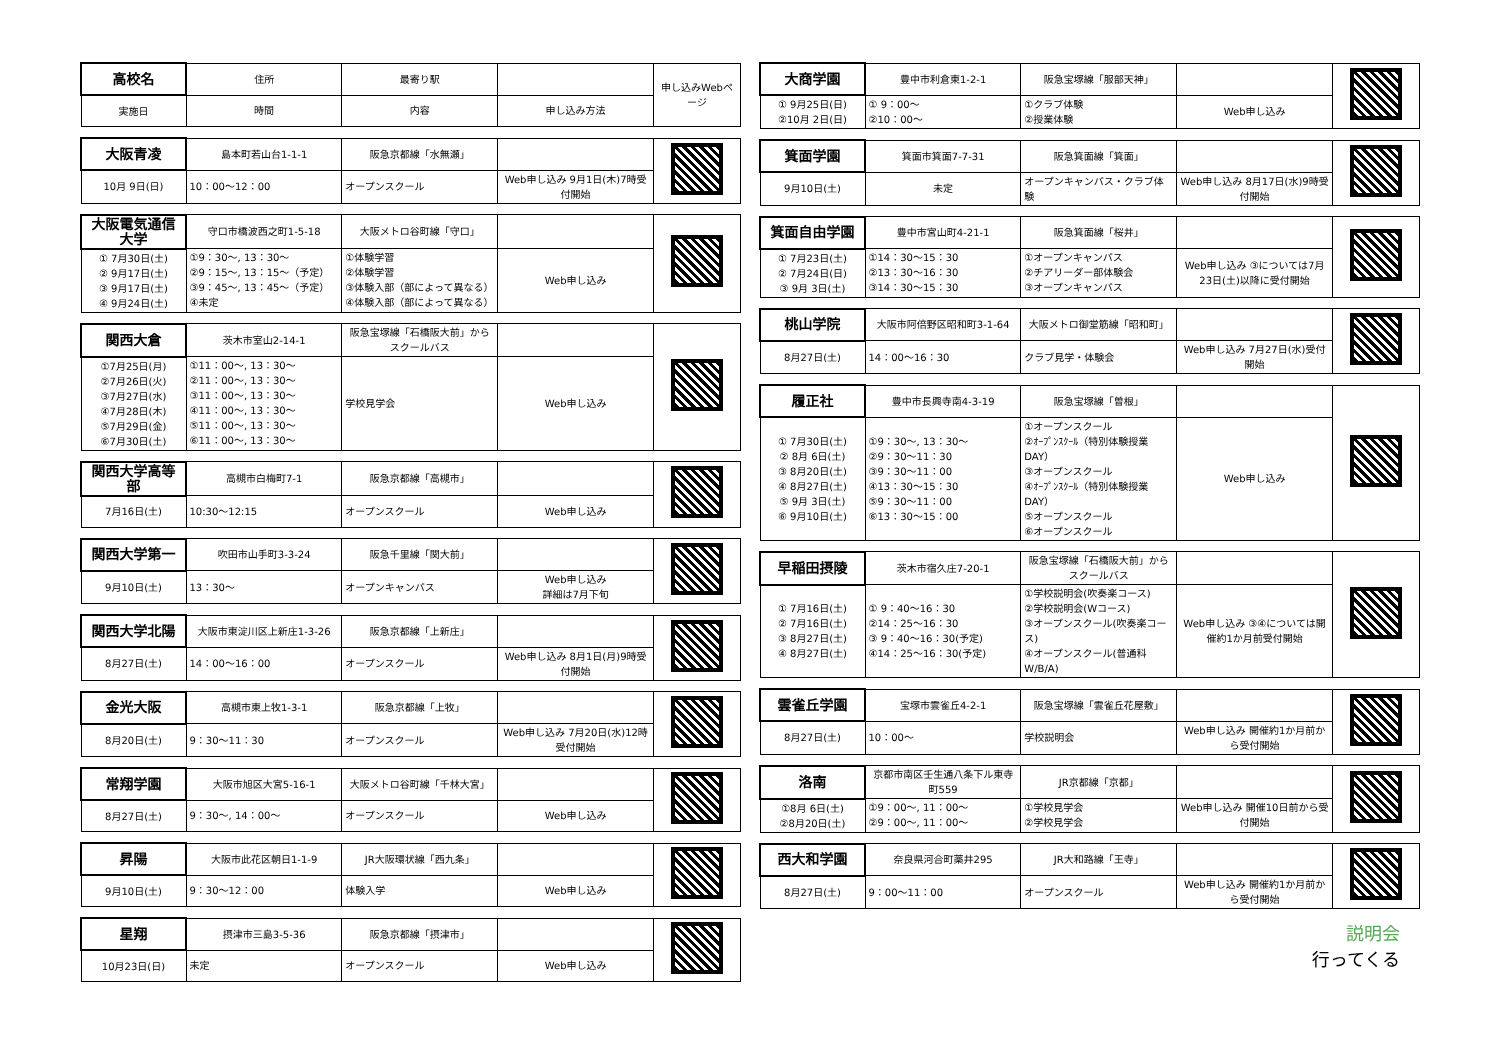| 高校名 | 住所 | 最寄り駅 | | 申し込みWebページ |
| 実施日 | 時間 | 内容 | 申し込み方法 | |
| 大阪青凌 | 島本町若山台1-1-1 | 阪急京都線「水無瀬」 | | |
| 10月 9日(日) | 10：00～12：00 | オープンスクール | Web申し込み 9月1日(木)7時受付開始 | |
| 大阪電気通信大学 | 守口市橋波西之町1-5-18 | 大阪メトロ谷町線「守口」 | | |
| ① 7月30日(土) ② 9月17日(土) ③ 9月17日(土) ④ 9月24日(土) | ①9：30～, 13：30～ ②9：15～, 13：15～（予定） ③9：45～, 13：45～（予定） ④未定 | ①体験学習 ②体験学習 ③体験入部（部によって異なる） ④体験入部（部によって異なる） | Web申し込み | |
| 関西大倉 | 茨木市室山2-14-1 | 阪急宝塚線「石橋阪大前」からスクールバス | | |
| ①7月25日(月) ②7月26日(火) ③7月27日(水) ④7月28日(木) ⑤7月29日(金) ⑥7月30日(土) | ①11：00～, 13：30～ ②11：00～, 13：30～ ③11：00～, 13：30～ ④11：00～, 13：30～ ⑤11：00～, 13：30～ ⑥11：00～, 13：30～ | 学校見学会 | Web申し込み | |
| 関西大学高等部 | 高槻市白梅町7-1 | 阪急京都線「高槻市」 | | |
| 7月16日(土) | 10:30～12:15 | オープンスクール | Web申し込み | |
| 関西大学第一 | 吹田市山手町3-3-24 | 阪急千里線「関大前」 | | |
| 9月10日(土) | 13：30～ | オープンキャンパス | Web申し込み 詳細は7月下旬 | |
| 関西大学北陽 | 大阪市東淀川区上新庄1-3-26 | 阪急京都線「上新庄」 | | |
| 8月27日(土) | 14：00～16：00 | オープンスクール | Web申し込み 8月1日(月)9時受付開始 | |
| 金光大阪 | 高槻市東上牧1-3-1 | 阪急京都線「上牧」 | | |
| 8月20日(土) | 9：30～11：30 | オープンスクール | Web申し込み 7月20日(水)12時受付開始 | |
| 常翔学園 | 大阪市旭区大宮5-16-1 | 大阪メトロ谷町線「千林大宮」 | | |
| 8月27日(土) | 9：30～, 14：00～ | オープンスクール | Web申し込み | |
| 昇陽 | 大阪市此花区朝日1-1-9 | JR大阪環状線「西九条」 | | |
| 9月10日(土) | 9：30～12：00 | 体験入学 | Web申し込み | |
| 星翔 | 摂津市三島3-5-36 | 阪急京都線「摂津市」 | | |
| 10月23日(日) | 未定 | オープンスクール | Web申し込み | |
| 大商学園 | 豊中市利倉東1-2-1 | 阪急宝塚線「服部天神」 | | |
| ① 9月25日(日) ②10月 2日(日) | ① 9：00～ ②10：00～ | ①クラブ体験 ②授業体験 | Web申し込み | |
| 箕面学園 | 箕面市箕面7-7-31 | 阪急箕面線「箕面」 | | |
| 9月10日(土) | 未定 | オープンキャンパス・クラブ体験 | Web申し込み 8月17日(水)9時受付開始 | |
| 箕面自由学園 | 豊中市宮山町4-21-1 | 阪急箕面線「桜井」 | | |
| ① 7月23日(土) ② 7月24日(日) ③ 9月 3日(土) | ①14：30～15：30 ②13：30～16：30 ③14：30～15：30 | ①オープンキャンパス ②チアリーダー部体験会 ③オープンキャンパス | Web申し込み ③については7月23日(土)以降に受付開始 | |
| 桃山学院 | 大阪市阿倍野区昭和町3-1-64 | 大阪メトロ御堂筋線「昭和町」 | | |
| 8月27日(土) | 14：00～16：30 | クラブ見学・体験会 | Web申し込み 7月27日(水)受付開始 | |
| 履正社 | 豊中市長興寺南4-3-19 | 阪急宝塚線「曽根」 | | |
| ① 7月30日(土) ② 8月 6日(土) ③ 8月20日(土) ④ 8月27日(土) ⑤ 9月 3日(土) ⑥ 9月10日(土) | ①9：30～, 13：30～ ②9：30～11：30 ③9：30～11：00 ④13：30～15：30 ⑤9：30～11：00 ⑥13：30～15：00 | ①オープンスクール ②ｵｰﾌﾟﾝｽｸｰﾙ（特別体験授業DAY） ③オープンスクール ④ｵｰﾌﾟﾝｽｸｰﾙ（特別体験授業DAY） ⑤オープンスクール ⑥オープンスクール | Web申し込み | |
| 早稲田摂陵 | 茨木市宿久庄7-20-1 | 阪急宝塚線「石橋阪大前」からスクールバス | | |
| ① 7月16日(土) ② 7月16日(土) ③ 8月27日(土) ④ 8月27日(土) | ① 9：40～16：30 ②14：25～16：30 ③ 9：40～16：30(予定) ④14：25～16：30(予定) | ①学校説明会(吹奏楽コース) ②学校説明会(Wコース) ③オープンスクール(吹奏楽コース) ④オープンスクール(普通科W/B/A) | Web申し込み ③④については開催約1か月前受付開始 | |
| 雲雀丘学園 | 宝塚市雲雀丘4-2-1 | 阪急宝塚線「雲雀丘花屋敷」 | | |
| 8月27日(土) | 10：00～ | 学校説明会 | Web申し込み 開催約1か月前から受付開始 | |
| 洛南 | 京都市南区壬生通八条下ル東寺町559 | JR京都線「京都」 | | |
| ①8月 6日(土) ②8月20日(土) | ①9：00～, 11：00～ ②9：00～, 11：00～ | ①学校見学会 ②学校見学会 | Web申し込み 開催10日前から受付開始 | |
| 西大和学園 | 奈良県河合町薬井295 | JR大和路線「王寺」 | | |
| 8月27日(土) | 9：00～11：00 | オープンスクール | Web申し込み 開催約1か月前から受付開始 | |
説明会
行ってくる